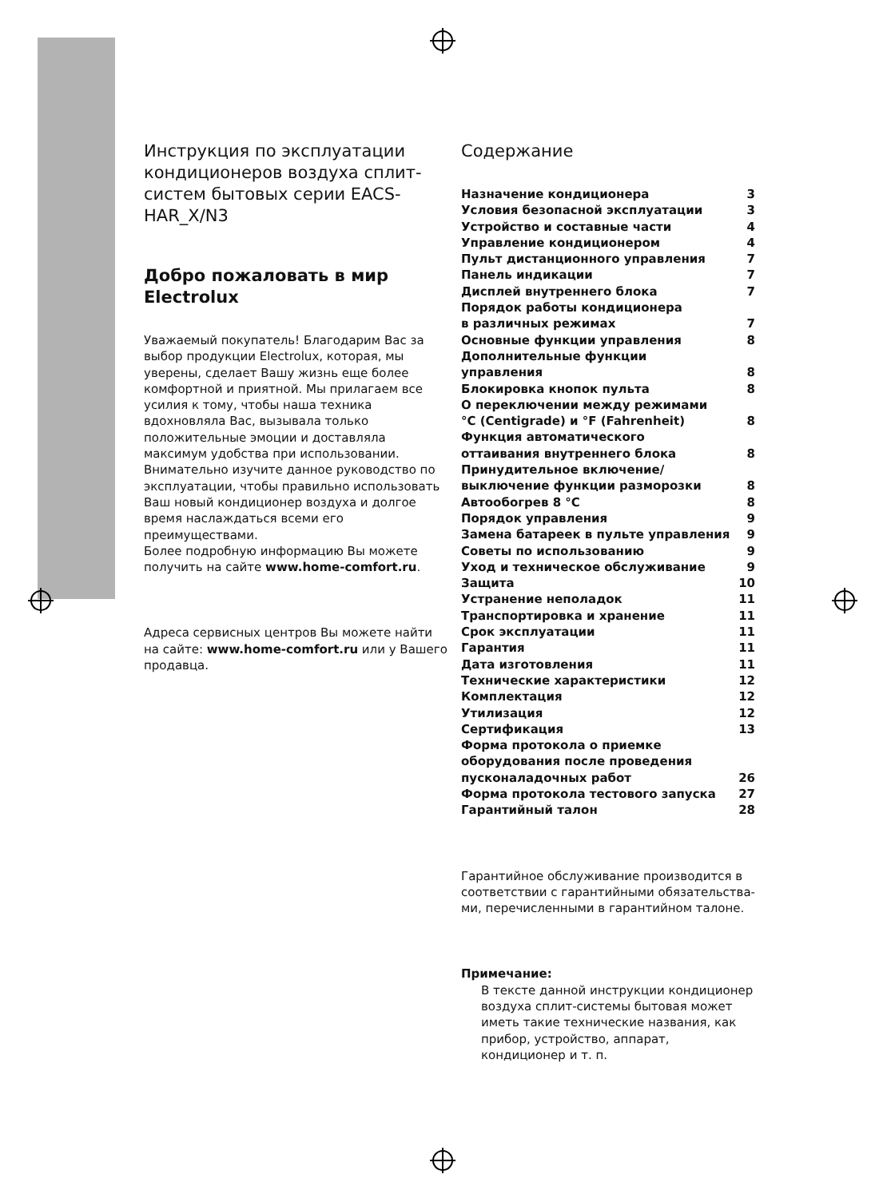Инструкция по эксплуатации кондиционеров воздуха сплит-систем бытовых серии EACS-HAR_X/N3
Добро пожаловать в мир Electrolux
Уважаемый покупатель! Благодарим Вас за выбор продукции Electrolux, которая, мы уверены, сделает Вашу жизнь еще более комфортной и приятной. Мы прилагаем все усилия к тому, чтобы наша техника вдохновляла Вас, вызывала только положительные эмоции и доставляла максимум удобства при использовании. Внимательно изучите данное руководство по эксплуатации, чтобы правильно использовать Ваш новый кондиционер воздуха и долгое время наслаждаться всеми его преимуществами.
Более подробную информацию Вы можете получить на сайте www.home-comfort.ru.
Адреса сервисных центров Вы можете найти на сайте: www.home-comfort.ru или у Вашего продавца.
Содержание
| Назначение кондиционера | 3 |
| Условия безопасной эксплуатации | 3 |
| Устройство и составные части | 4 |
| Управление кондиционером | 4 |
| Пульт дистанционного управления | 7 |
| Панель индикации | 7 |
| Дисплей внутреннего блока | 7 |
| Порядок работы кондиционера в различных режимах | 7 |
| Основные функции управления | 8 |
| Дополнительные функции управления | 8 |
| Блокировка кнопок пульта | 8 |
| О переключении между режимами °C (Centigrade) и °F (Fahrenheit) | 8 |
| Функция автоматического оттаивания внутреннего блока | 8 |
| Принудительное включение/ выключение функции разморозки | 8 |
| Автообогрев 8 °C | 8 |
| Порядок управления | 9 |
| Замена батареек в пульте управления | 9 |
| Советы по использованию | 9 |
| Уход и техническое обслуживание | 9 |
| Защита | 10 |
| Устранение неполадок | 11 |
| Транспортировка и хранение | 11 |
| Срок эксплуатации | 11 |
| Гарантия | 11 |
| Дата изготовления | 11 |
| Технические характеристики | 12 |
| Комплектация | 12 |
| Утилизация | 12 |
| Сертификация | 13 |
| Форма протокола о приемке оборудования после проведения пусконаладочных работ | 26 |
| Форма протокола тестового запуска | 27 |
| Гарантийный талон | 28 |
Гарантийное обслуживание производится в соответствии с гарантийными обязательства-ми, перечисленными в гарантийном талоне.
Примечание:
В тексте данной инструкции кондиционер воздуха сплит-системы бытовая может иметь такие технические названия, как прибор, устройство, аппарат, кондиционер и т. п.